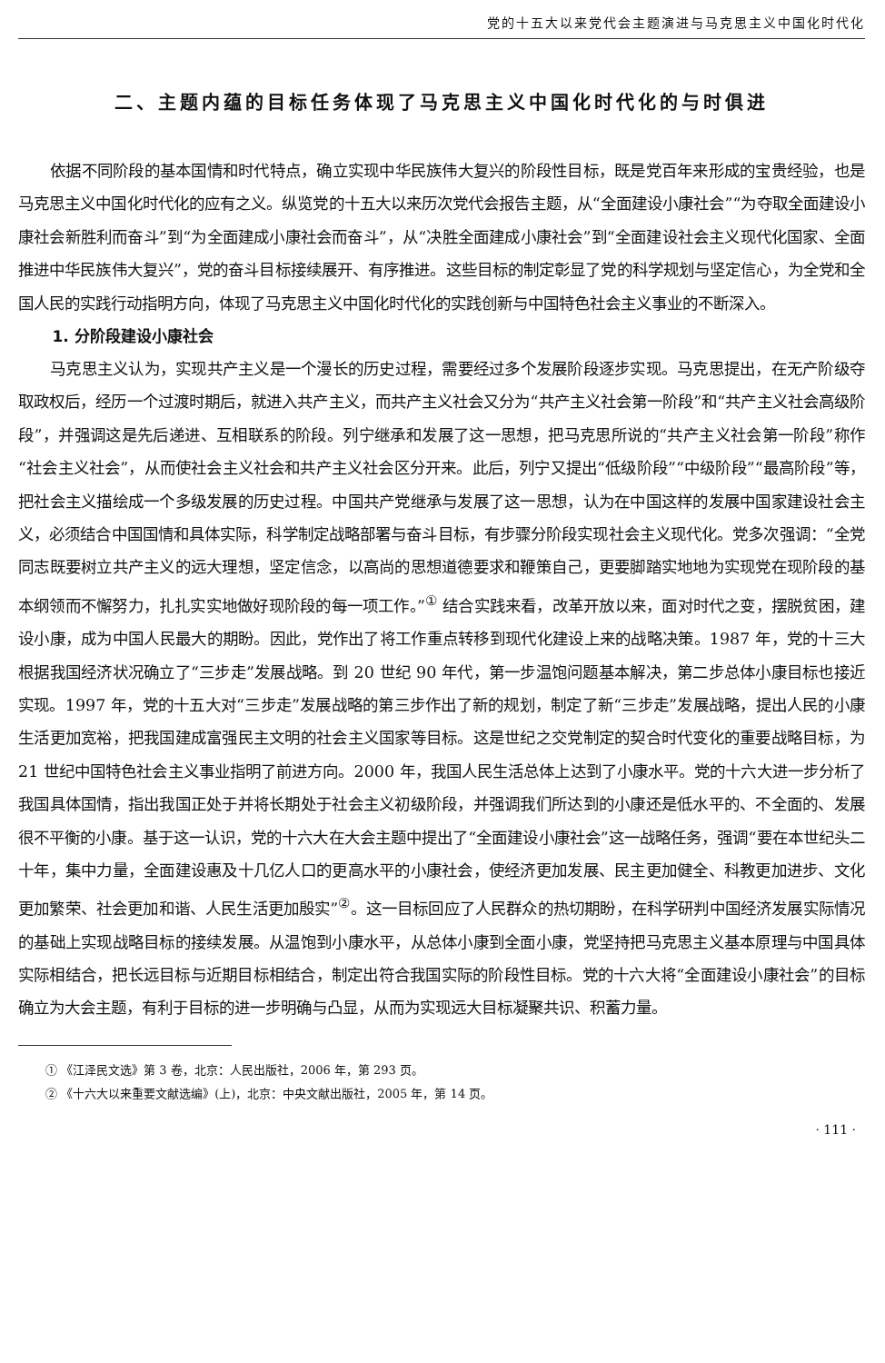党的十五大以来党代会主题演进与马克思主义中国化时代化
二、主题内蕴的目标任务体现了马克思主义中国化时代化的与时俱进
依据不同阶段的基本国情和时代特点，确立实现中华民族伟大复兴的阶段性目标，既是党百年来形成的宝贵经验，也是马克思主义中国化时代化的应有之义。纵览党的十五大以来历次党代会报告主题，从“全面建设小康社会”“为夺取全面建设小康社会新胜利而奋斗”到“为全面建成小康社会而奋斗”，从“决胜全面建成小康社会”到“全面建设社会主义现代化国家、全面推进中华民族伟大复兴”，党的奋斗目标接续展开、有序推进。这些目标的制定彰显了党的科学规划与坚定信心，为全党和全国人民的实践行动指明方向，体现了马克思主义中国化时代化的实践创新与中国特色社会主义事业的不断深入。
1. 分阶段建设小康社会
马克思主义认为，实现共产主义是一个漫长的历史过程，需要经过多个发展阶段逐步实现。马克思提出，在无产阶级夺取政权后，经历一个过渡时期后，就进入共产主义，而共产主义社会又分为“共产主义社会第一阶段”和“共产主义社会高级阶段”，并强调这是先后递进、互相联系的阶段。列宁继承和发展了这一思想，把马克思所说的“共产主义社会第一阶段”称作“社会主义社会”，从而使社会主义社会和共产主义社会区分开来。此后，列宁又提出“低级阶段”“中级阶段”“最高阶段”等，把社会主义描绘成一个多级发展的历史过程。中国共产党继承与发展了这一思想，认为在中国这样的发展中国家建设社会主义，必须结合中国国情和具体实际，科学制定战略部署与奋斗目标，有步骤分阶段实现社会主义现代化。党多次强调：“全党同志既要树立共产主义的远大理想，坚定信念，以高尚的思想道德要求和鞭策自己，更要脚踏实地地为实现党在现阶段的基本纲领而不懈努力，扎扎实实地做好现阶段的每一项工作。”<sup>①</sup> 结合实践来看，改革开放以来，面对时代之变，摆脱贫困，建设小康，成为中国人民最大的期盼。因此，党作出了将工作重点转移到现代化建设上来的战略决策。1987 年，党的十三大根据我国经济状况确立了“三步走”发展战略。到 20 世纪 90 年代，第一步温饱问题基本解决，第二步总体小康目标也接近实现。1997 年，党的十五大对“三步走”发展战略的第三步作出了新的规划，制定了新“三步走”发展战略，提出人民的小康生活更加宽裕，把我国建成富强民主文明的社会主义国家等目标。这是世纪之交党制定的契合时代变化的重要战略目标，为 21 世纪中国特色社会主义事业指明了前进方向。2000 年，我国人民生活总体上达到了小康水平。党的十六大进一步分析了我国具体国情，指出我国正处于并将长期处于社会主义初级阶段，并强调我们所达到的小康还是低水平的、不全面的、发展很不平衡的小康。基于这一认识，党的十六大在大会主题中提出了“全面建设小康社会”这一战略任务，强调“要在本世纪头二十年，集中力量，全面建设惠及十几亿人口的更高水平的小康社会，使经济更加发展、民主更加健全、科教更加进步、文化更加繁荣、社会更加和谐、人民生活更加殷实”<sup>②</sup>。这一目标回应了人民群众的热切期盼，在科学研判中国经济发展实际情况的基础上实现战略目标的接续发展。从温饱到小康水平，从总体小康到全面小康，党坚持把马克思主义基本原理与中国具体实际相结合，把长远目标与近期目标相结合，制定出符合我国实际的阶段性目标。党的十六大将“全面建设小康社会”的目标确立为大会主题，有利于目标的进一步明确与凸显，从而为实现远大目标凝聚共识、积蓄力量。
① 《江泽民文选》第 3 卷，北京：人民出版社，2006 年，第 293 页。
② 《十六大以来重要文献选编》(上)，北京：中央文献出版社，2005 年，第 14 页。
· 111 ·